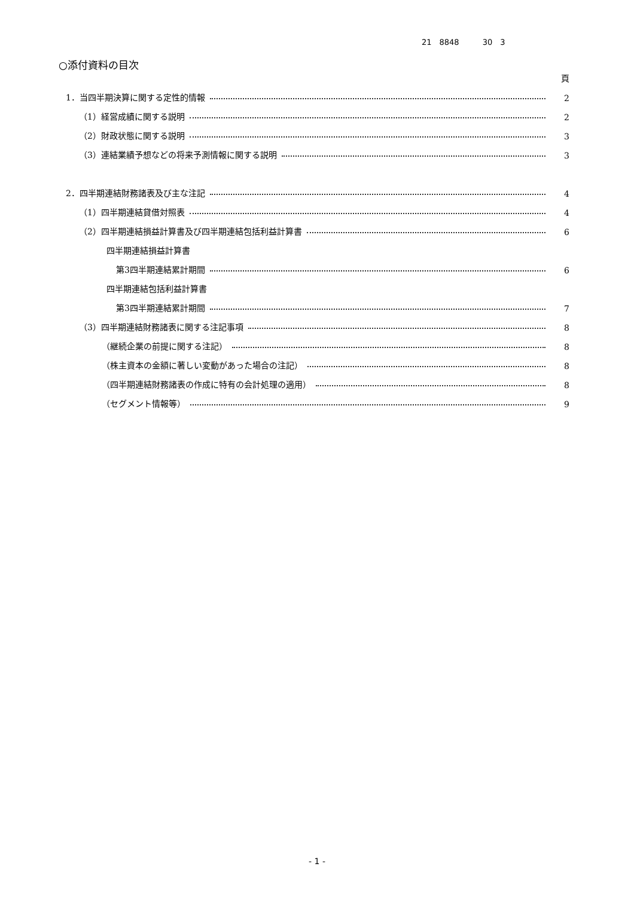21　8848　　　30　3
○添付資料の目次
頁
1．当四半期決算に関する定性的情報 2
（1）経営成績に関する説明 2
（2）財政状態に関する説明 3
（3）連結業績予想などの将来予測情報に関する説明 3
2．四半期連結財務諸表及び主な注記 4
（1）四半期連結貸借対照表 4
（2）四半期連結損益計算書及び四半期連結包括利益計算書 6
四半期連結損益計算書
第3四半期連結累計期間 6
四半期連結包括利益計算書
第3四半期連結累計期間 7
（3）四半期連結財務諸表に関する注記事項 8
（継続企業の前提に関する注記） 8
（株主資本の金額に著しい変動があった場合の注記） 8
（四半期連結財務諸表の作成に特有の会計処理の適用） 8
（セグメント情報等） 9
- 1 -